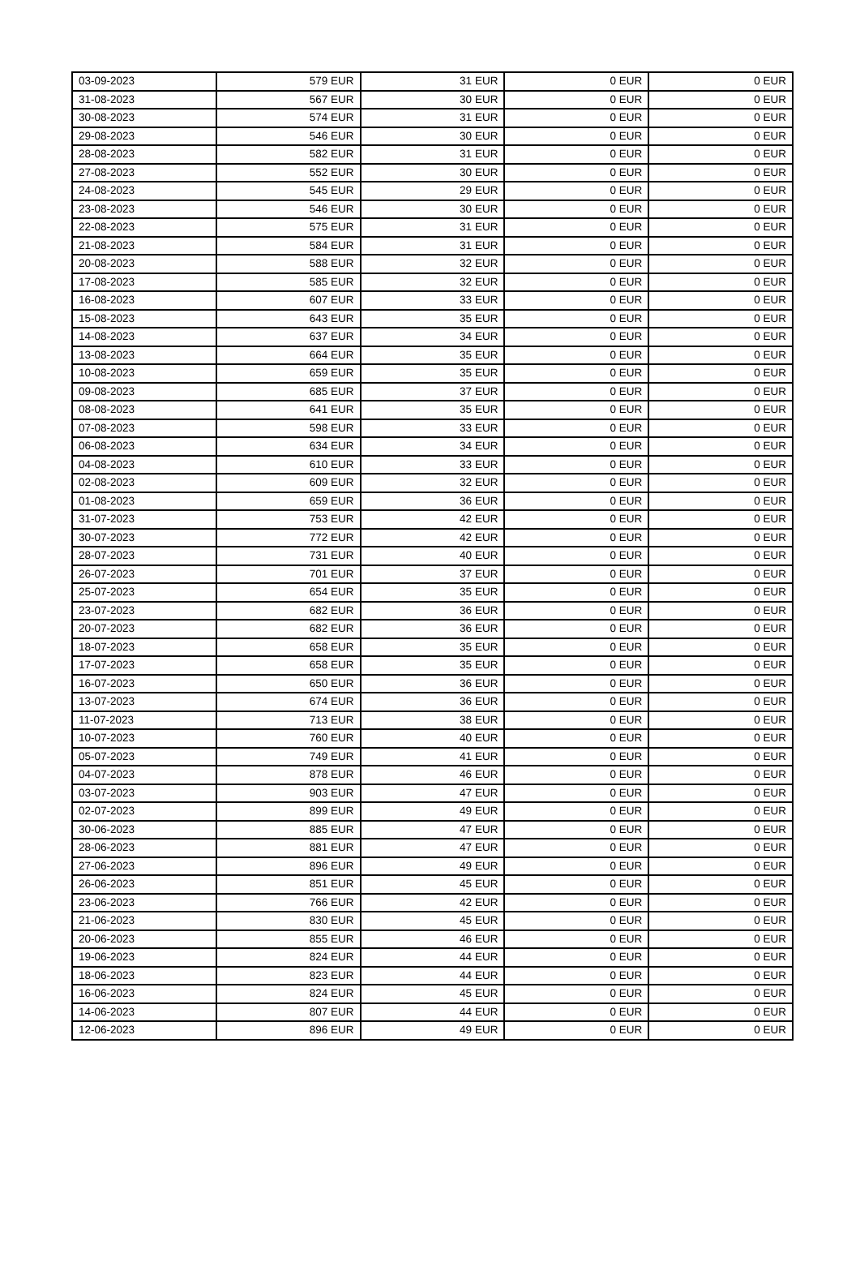| 03-09-2023 | 579 EUR | 31 EUR | 0 EUR | 0 EUR |
| 31-08-2023 | 567 EUR | 30 EUR | 0 EUR | 0 EUR |
| 30-08-2023 | 574 EUR | 31 EUR | 0 EUR | 0 EUR |
| 29-08-2023 | 546 EUR | 30 EUR | 0 EUR | 0 EUR |
| 28-08-2023 | 582 EUR | 31 EUR | 0 EUR | 0 EUR |
| 27-08-2023 | 552 EUR | 30 EUR | 0 EUR | 0 EUR |
| 24-08-2023 | 545 EUR | 29 EUR | 0 EUR | 0 EUR |
| 23-08-2023 | 546 EUR | 30 EUR | 0 EUR | 0 EUR |
| 22-08-2023 | 575 EUR | 31 EUR | 0 EUR | 0 EUR |
| 21-08-2023 | 584 EUR | 31 EUR | 0 EUR | 0 EUR |
| 20-08-2023 | 588 EUR | 32 EUR | 0 EUR | 0 EUR |
| 17-08-2023 | 585 EUR | 32 EUR | 0 EUR | 0 EUR |
| 16-08-2023 | 607 EUR | 33 EUR | 0 EUR | 0 EUR |
| 15-08-2023 | 643 EUR | 35 EUR | 0 EUR | 0 EUR |
| 14-08-2023 | 637 EUR | 34 EUR | 0 EUR | 0 EUR |
| 13-08-2023 | 664 EUR | 35 EUR | 0 EUR | 0 EUR |
| 10-08-2023 | 659 EUR | 35 EUR | 0 EUR | 0 EUR |
| 09-08-2023 | 685 EUR | 37 EUR | 0 EUR | 0 EUR |
| 08-08-2023 | 641 EUR | 35 EUR | 0 EUR | 0 EUR |
| 07-08-2023 | 598 EUR | 33 EUR | 0 EUR | 0 EUR |
| 06-08-2023 | 634 EUR | 34 EUR | 0 EUR | 0 EUR |
| 04-08-2023 | 610 EUR | 33 EUR | 0 EUR | 0 EUR |
| 02-08-2023 | 609 EUR | 32 EUR | 0 EUR | 0 EUR |
| 01-08-2023 | 659 EUR | 36 EUR | 0 EUR | 0 EUR |
| 31-07-2023 | 753 EUR | 42 EUR | 0 EUR | 0 EUR |
| 30-07-2023 | 772 EUR | 42 EUR | 0 EUR | 0 EUR |
| 28-07-2023 | 731 EUR | 40 EUR | 0 EUR | 0 EUR |
| 26-07-2023 | 701 EUR | 37 EUR | 0 EUR | 0 EUR |
| 25-07-2023 | 654 EUR | 35 EUR | 0 EUR | 0 EUR |
| 23-07-2023 | 682 EUR | 36 EUR | 0 EUR | 0 EUR |
| 20-07-2023 | 682 EUR | 36 EUR | 0 EUR | 0 EUR |
| 18-07-2023 | 658 EUR | 35 EUR | 0 EUR | 0 EUR |
| 17-07-2023 | 658 EUR | 35 EUR | 0 EUR | 0 EUR |
| 16-07-2023 | 650 EUR | 36 EUR | 0 EUR | 0 EUR |
| 13-07-2023 | 674 EUR | 36 EUR | 0 EUR | 0 EUR |
| 11-07-2023 | 713 EUR | 38 EUR | 0 EUR | 0 EUR |
| 10-07-2023 | 760 EUR | 40 EUR | 0 EUR | 0 EUR |
| 05-07-2023 | 749 EUR | 41 EUR | 0 EUR | 0 EUR |
| 04-07-2023 | 878 EUR | 46 EUR | 0 EUR | 0 EUR |
| 03-07-2023 | 903 EUR | 47 EUR | 0 EUR | 0 EUR |
| 02-07-2023 | 899 EUR | 49 EUR | 0 EUR | 0 EUR |
| 30-06-2023 | 885 EUR | 47 EUR | 0 EUR | 0 EUR |
| 28-06-2023 | 881 EUR | 47 EUR | 0 EUR | 0 EUR |
| 27-06-2023 | 896 EUR | 49 EUR | 0 EUR | 0 EUR |
| 26-06-2023 | 851 EUR | 45 EUR | 0 EUR | 0 EUR |
| 23-06-2023 | 766 EUR | 42 EUR | 0 EUR | 0 EUR |
| 21-06-2023 | 830 EUR | 45 EUR | 0 EUR | 0 EUR |
| 20-06-2023 | 855 EUR | 46 EUR | 0 EUR | 0 EUR |
| 19-06-2023 | 824 EUR | 44 EUR | 0 EUR | 0 EUR |
| 18-06-2023 | 823 EUR | 44 EUR | 0 EUR | 0 EUR |
| 16-06-2023 | 824 EUR | 45 EUR | 0 EUR | 0 EUR |
| 14-06-2023 | 807 EUR | 44 EUR | 0 EUR | 0 EUR |
| 12-06-2023 | 896 EUR | 49 EUR | 0 EUR | 0 EUR |